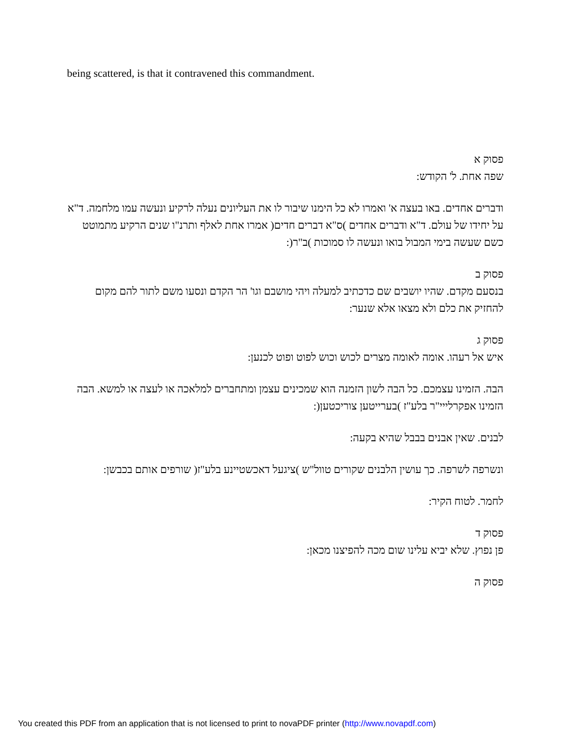being scattered, is that it contravened this commandment.
פסוק א
שפה אחת. ל' הקודש:
ודברים אחדים. באו בעצה א' ואמרו לא כל הימנו שיבור לו את העליונים נעלה לרקיע ונעשה עמו מלחמה. ד"א על יחידו של עולם. ד"א ודברים אחדים )ס"א דברים חדים( אמרו אחת לאלף ותרנ"ו שנים הרקיע מתמוטט כשם שעשה בימי המבול בואו ונעשה לו סמוכות )ב"ר(:
פסוק ב
בנסעם מקדם. שהיו יושבים שם כדכתיב למעלה ויהי מושבם וגו' הר הקדם ונסעו משם לתור להם מקום להחזיק את כלם ולא מצאו אלא שנער:
פסוק ג
איש אל רעהו. אומה לאומה מצרים לכוש וכוש לפוט ופוט לכנען:
הבה. הזמינו עצמכם. כל הבה לשון הזמנה הוא שמכינים עצמן ומתחברים למלאכה או לעצה או למשא. הבה הזמינו אפקרלייי"ר בלע"ז )בערייטען צוריכטען(:
לבנים. שאין אבנים בבבל שהיא בקעה:
ונשרפה לשרפה. כך עושין הלבנים שקורים טוול"ש )ציגעל דאכשטיינע בלע"ז( שורפים אותם בכבשן:
לחמר. לטוח הקיר:
פסוק ד
פן נפוץ. שלא יביא עלינו שום מכה להפיצנו מכאן:
פסוק ה
You created this PDF from an application that is not licensed to print to novaPDF printer (http://www.novapdf.com)